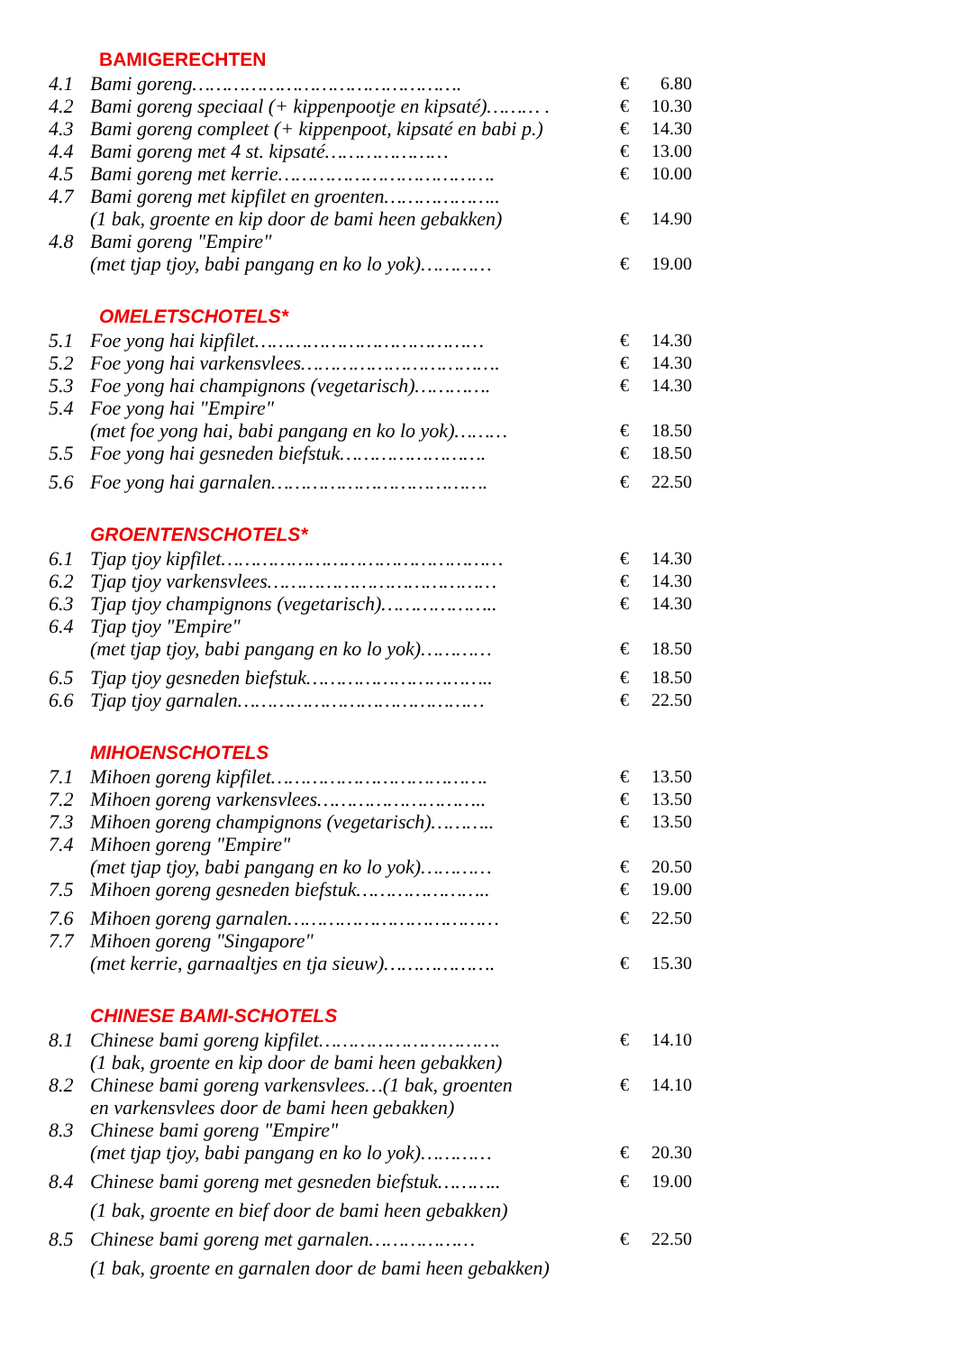BAMIGERECHTEN
4.1 Bami goreng………………………………………. € 6.80
4.2 Bami goreng speciaal (+ kippenpootje en kipsaté)……… . € 10.30
4.3 Bami goreng compleet (+ kippenpoot, kipsaté en babi p.) € 14.30
4.4 Bami goreng met 4 st. kipsaté………………… € 13.00
4.5 Bami goreng met kerrie………………………………. € 10.00
4.7 Bami goreng met kipfilet en groenten………………..
(1 bak, groente en kip door de bami heen gebakken) € 14.90
4.8 Bami goreng "Empire"
(met tjap tjoy, babi pangang en ko lo yok)………… € 19.00
OMELETSCHOTELS*
5.1 Foe yong hai kipfilet………………………………… € 14.30
5.2 Foe yong hai varkensvlees……………………………. € 14.30
5.3 Foe yong hai champignons (vegetarisch)…………. € 14.30
5.4 Foe yong hai "Empire"
(met foe yong hai, babi pangang en ko lo yok)……… € 18.50
5.5 Foe yong hai gesneden biefstuk……………………. € 18.50
5.6 Foe yong hai garnalen………………………………. € 22.50
GROENTENSCHOTELS*
6.1 Tjap tjoy kipfilet………………………………………… € 14.30
6.2 Tjap tjoy varkensvlees………………………………… € 14.30
6.3 Tjap tjoy champignons (vegetarisch)……………….. € 14.30
6.4 Tjap tjoy "Empire"
(met tjap tjoy, babi pangang en ko lo yok)………… € 18.50
6.5 Tjap tjoy gesneden biefstuk………………………….. € 18.50
6.6 Tjap tjoy garnalen…………………………………… € 22.50
MIHOENSCHOTELS
7.1 Mihoen goreng kipfilet………………………………. € 13.50
7.2 Mihoen goreng varkensvlees……………………….. € 13.50
7.3 Mihoen goreng champignons (vegetarisch)……….. € 13.50
7.4 Mihoen goreng "Empire"
(met tjap tjoy, babi pangang en ko lo yok)………… € 20.50
7.5 Mihoen goreng gesneden biefstuk………………….. € 19.00
7.6 Mihoen goreng garnalen……………………………… € 22.50
7.7 Mihoen goreng "Singapore"
(met kerrie, garnaaltjes en tja sieuw)………………. € 15.30
CHINESE BAMI-SCHOTELS
8.1 Chinese bami goreng kipfilet…………………………. € 14.10
(1 bak, groente en kip door de bami heen gebakken)
8.2 Chinese bami goreng varkensvlees…(1 bak, groenten € 14.10
en varkensvlees door de bami heen gebakken)
8.3 Chinese bami goreng "Empire"
(met tjap tjoy, babi pangang en ko lo yok)………… € 20.30
8.4 Chinese bami goreng met gesneden biefstuk……….. € 19.00
(1 bak, groente en bief door de bami heen gebakken)
8.5 Chinese bami goreng met garnalen……………… € 22.50
(1 bak, groente en garnalen door de bami heen gebakken)